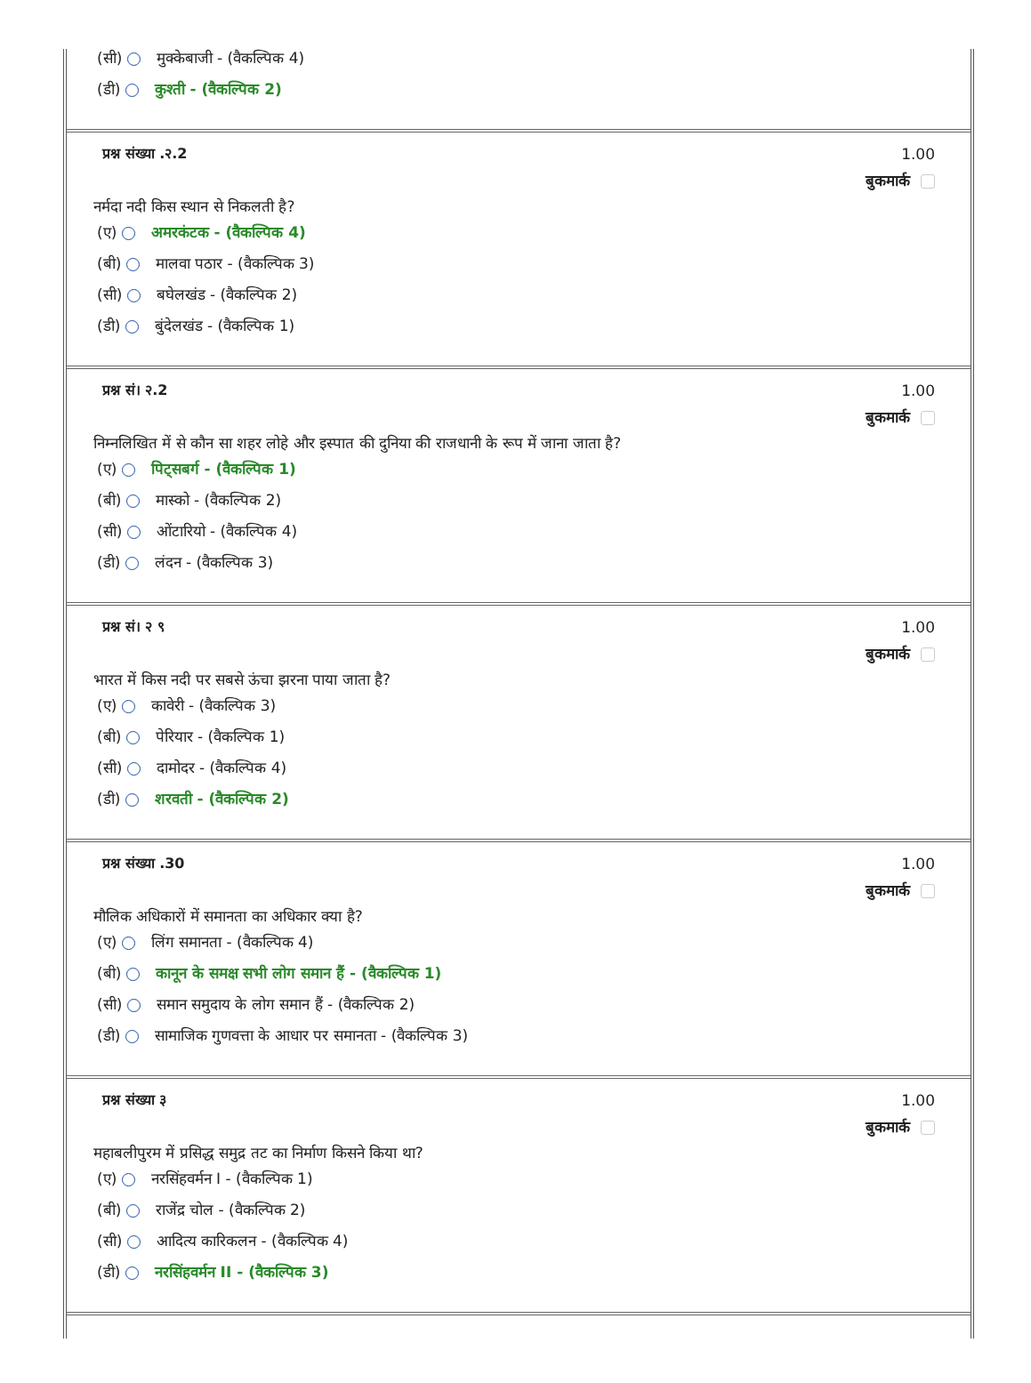(सी) मुक्केबाजी - (वैकल्पिक 4)
(डी) कुश्ती - (वैकल्पिक 2)
प्रश्न संख्या .२.2 1.00
बुकमार्क
नर्मदा नदी किस स्थान से निकलती है?
(ए) अमरकंटक - (वैकल्पिक 4)
(बी) मालवा पठार - (वैकल्पिक 3)
(सी) बघेलखंड - (वैकल्पिक 2)
(डी) बुंदेलखंड - (वैकल्पिक 1)
प्रश्न सं। २.2 1.00
बुकमार्क
निम्नलिखित में से कौन सा शहर लोहे और इस्पात की दुनिया की राजधानी के रूप में जाना जाता है?
(ए) पिट्सबर्ग - (वैकल्पिक 1)
(बी) मास्को - (वैकल्पिक 2)
(सी) ओंटारियो - (वैकल्पिक 4)
(डी) लंदन - (वैकल्पिक 3)
प्रश्न सं। २ ९ 1.00
बुकमार्क
भारत में किस नदी पर सबसे ऊंचा झरना पाया जाता है?
(ए) कावेरी - (वैकल्पिक 3)
(बी) पेरियार - (वैकल्पिक 1)
(सी) दामोदर - (वैकल्पिक 4)
(डी) शरवती - (वैकल्पिक 2)
प्रश्न संख्या .30 1.00
बुकमार्क
मौलिक अधिकारों में समानता का अधिकार क्या है?
(ए) लिंग समानता - (वैकल्पिक 4)
(बी) कानून के समक्ष सभी लोग समान हैं - (वैकल्पिक 1)
(सी) समान समुदाय के लोग समान हैं - (वैकल्पिक 2)
(डी) सामाजिक गुणवत्ता के आधार पर समानता - (वैकल्पिक 3)
प्रश्न संख्या ३ 1.00
बुकमार्क
महाबलीपुरम में प्रसिद्ध समुद्र तट का निर्माण किसने किया था?
(ए) नरसिंहवर्मन I - (वैकल्पिक 1)
(बी) राजेंद्र चोल - (वैकल्पिक 2)
(सी) आदित्य कारिकलन - (वैकल्पिक 4)
(डी) नरसिंहवर्मन II - (वैकल्पिक 3)